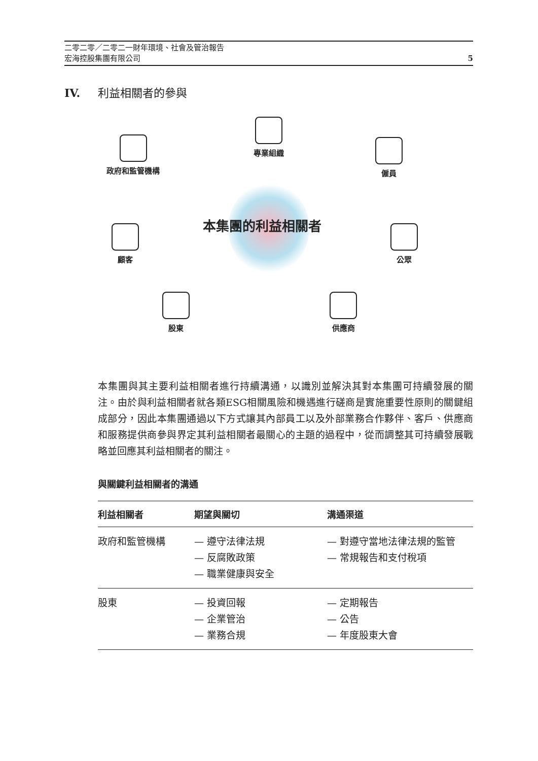二零二零／二零二一財年環境、社會及管治報告
宏海控股集團有限公司
5
IV. 利益相關者的參與
政府和監管機構
專業組織
僱員
本集團的利益相關者
顧客 公眾
股東 供應商
本集團與其主要利益相關者進行持續溝通，以識別並解決其對本集團可持續發展的關注。由於與利益相關者就各類ESG相關風險和機遇進行磋商是實施重要性原則的關鍵組成部分，因此本集團通過以下方式讓其內部員工以及外部業務合作夥伴、客戶、供應商和服務提供商參與界定其利益相關者最關心的主題的過程中，從而調整其可持續發展戰略並回應其利益相關者的關注。
與關鍵利益相關者的溝通
| 利益相關者 | 期望與關切 | 溝通渠道 |
| --- | --- | --- |
| 政府和監管機構 | — 遵守法律法規 — 反腐敗政策 — 職業健康與安全 | — 對遵守當地法律法規的監管 — 常規報告和支付稅項 |
| 股東 | — 投資回報 — 企業管治 — 業務合規 | — 定期報告 — 公告 — 年度股東大會 |